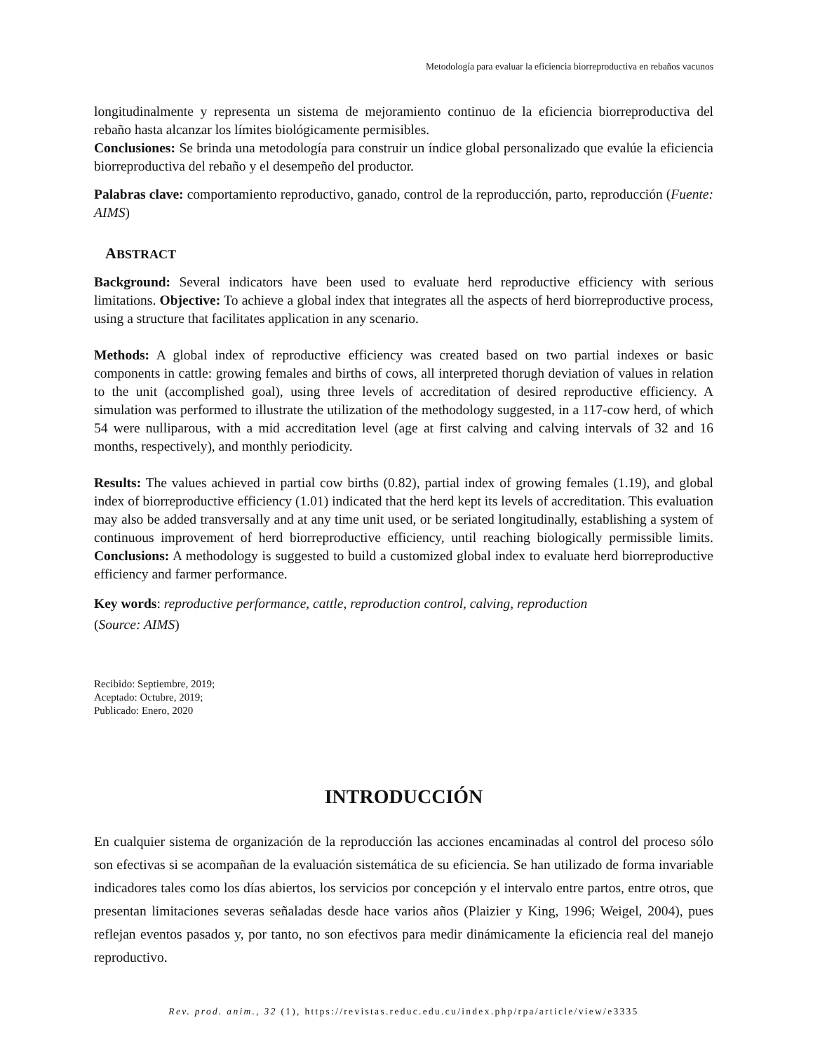Metodología para evaluar la eficiencia biorreproductiva en rebaños vacunos
longitudinalmente y representa un sistema de mejoramiento continuo de la eficiencia biorreproductiva del rebaño hasta alcanzar los límites biológicamente permisibles.
Conclusiones: Se brinda una metodología para construir un índice global personalizado que evalúe la eficiencia biorreproductiva del rebaño y el desempeño del productor.
Palabras clave: comportamiento reproductivo, ganado, control de la reproducción, parto, reproducción (Fuente: AIMS)
ABSTRACT
Background: Several indicators have been used to evaluate herd reproductive efficiency with serious limitations. Objective: To achieve a global index that integrates all the aspects of herd biorreproductive process, using a structure that facilitates application in any scenario.
Methods: A global index of reproductive efficiency was created based on two partial indexes or basic components in cattle: growing females and births of cows, all interpreted thorugh deviation of values in relation to the unit (accomplished goal), using three levels of accreditation of desired reproductive efficiency. A simulation was performed to illustrate the utilization of the methodology suggested, in a 117-cow herd, of which 54 were nulliparous, with a mid accreditation level (age at first calving and calving intervals of 32 and 16 months, respectively), and monthly periodicity.
Results: The values achieved in partial cow births (0.82), partial index of growing females (1.19), and global index of biorreproductive efficiency (1.01) indicated that the herd kept its levels of accreditation. This evaluation may also be added transversally and at any time unit used, or be seriated longitudinally, establishing a system of continuous improvement of herd biorreproductive efficiency, until reaching biologically permissible limits. Conclusions: A methodology is suggested to build a customized global index to evaluate herd biorreproductive efficiency and farmer performance.
Key words: reproductive performance, cattle, reproduction control, calving, reproduction
(Source: AIMS)
Recibido: Septiembre, 2019;
Aceptado: Octubre, 2019;
Publicado: Enero, 2020
INTRODUCCIÓN
En cualquier sistema de organización de la reproducción las acciones encaminadas al control del proceso sólo son efectivas si se acompañan de la evaluación sistemática de su eficiencia. Se han utilizado de forma invariable indicadores tales como los días abiertos, los servicios por concepción y el intervalo entre partos, entre otros, que presentan limitaciones severas señaladas desde hace varios años (Plaizier y King, 1996; Weigel, 2004), pues reflejan eventos pasados y, por tanto, no son efectivos para medir dinámicamente la eficiencia real del manejo reproductivo.
Rev. prod. anim., 32 (1), https://revistas.reduc.edu.cu/index.php/rpa/article/view/e3335